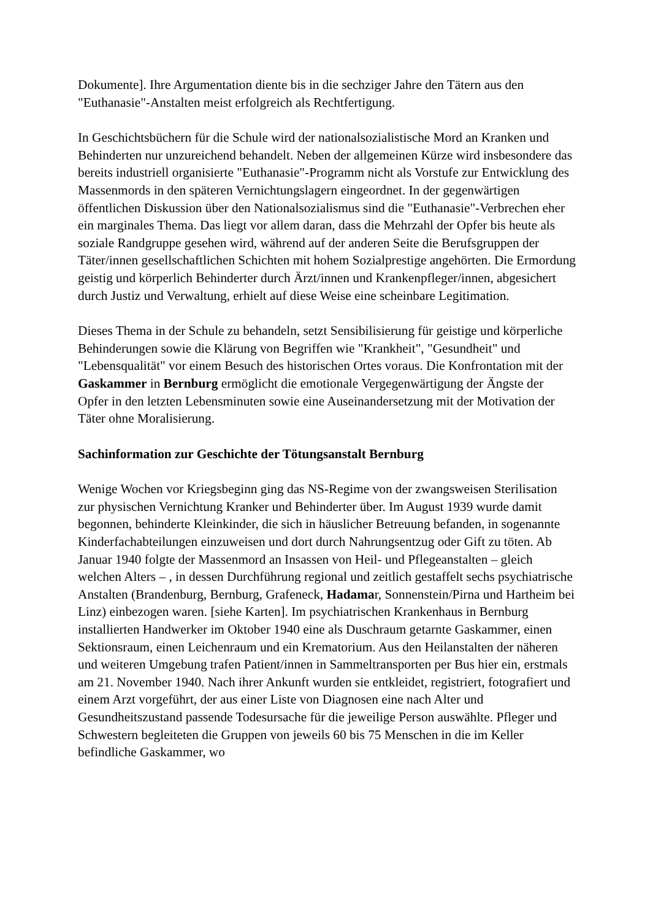Dokumente]. Ihre Argumentation diente bis in die sechziger Jahre den Tätern aus den "Euthanasie"-Anstalten meist erfolgreich als Rechtfertigung.
In Geschichtsbüchern für die Schule wird der nationalsozialistische Mord an Kranken und Behinderten nur unzureichend behandelt. Neben der allgemeinen Kürze wird insbesondere das bereits industriell organisierte "Euthanasie"-Programm nicht als Vorstufe zur Entwicklung des Massenmords in den späteren Vernichtungslagern eingeordnet. In der gegenwärtigen öffentlichen Diskussion über den Nationalsozialismus sind die "Euthanasie"-Verbrechen eher ein marginales Thema. Das liegt vor allem daran, dass die Mehrzahl der Opfer bis heute als soziale Randgruppe gesehen wird, während auf der anderen Seite die Berufsgruppen der Täter/innen gesellschaftlichen Schichten mit hohem Sozialprestige angehörten. Die Ermordung geistig und körperlich Behinderter durch Ärzt/innen und Krankenpfleger/innen, abgesichert durch Justiz und Verwaltung, erhielt auf diese Weise eine scheinbare Legitimation.
Dieses Thema in der Schule zu behandeln, setzt Sensibilisierung für geistige und körperliche Behinderungen sowie die Klärung von Begriffen wie "Krankheit", "Gesundheit" und "Lebensqualität" vor einem Besuch des historischen Ortes voraus. Die Konfrontation mit der Gaskammer in Bernburg ermöglicht die emotionale Vergegenwärtigung der Ängste der Opfer in den letzten Lebensminuten sowie eine Auseinandersetzung mit der Motivation der Täter ohne Moralisierung.
Sachinformation zur Geschichte der Tötungsanstalt Bernburg
Wenige Wochen vor Kriegsbeginn ging das NS-Regime von der zwangsweisen Sterilisation zur physischen Vernichtung Kranker und Behinderter über. Im August 1939 wurde damit begonnen, behinderte Kleinkinder, die sich in häuslicher Betreuung befanden, in sogenannte Kinderfachabteilungen einzuweisen und dort durch Nahrungsentzug oder Gift zu töten. Ab Januar 1940 folgte der Massenmord an Insassen von Heil- und Pflegeanstalten – gleich welchen Alters – , in dessen Durchführung regional und zeitlich gestaffelt sechs psychiatrische Anstalten (Brandenburg, Bernburg, Grafeneck, Hadamar, Sonnenstein/Pirna und Hartheim bei Linz) einbezogen waren. [siehe Karten]. Im psychiatrischen Krankenhaus in Bernburg installierten Handwerker im Oktober 1940 eine als Duschraum getarnte Gaskammer, einen Sektionsraum, einen Leichenraum und ein Krematorium. Aus den Heilanstalten der näheren und weiteren Umgebung trafen Patient/innen in Sammeltransporten per Bus hier ein, erstmals am 21. November 1940. Nach ihrer Ankunft wurden sie entkleidet, registriert, fotografiert und einem Arzt vorgeführt, der aus einer Liste von Diagnosen eine nach Alter und Gesundheitszustand passende Todesursache für die jeweilige Person auswählte. Pfleger und Schwestern begleiteten die Gruppen von jeweils 60 bis 75 Menschen in die im Keller befindliche Gaskammer, wo